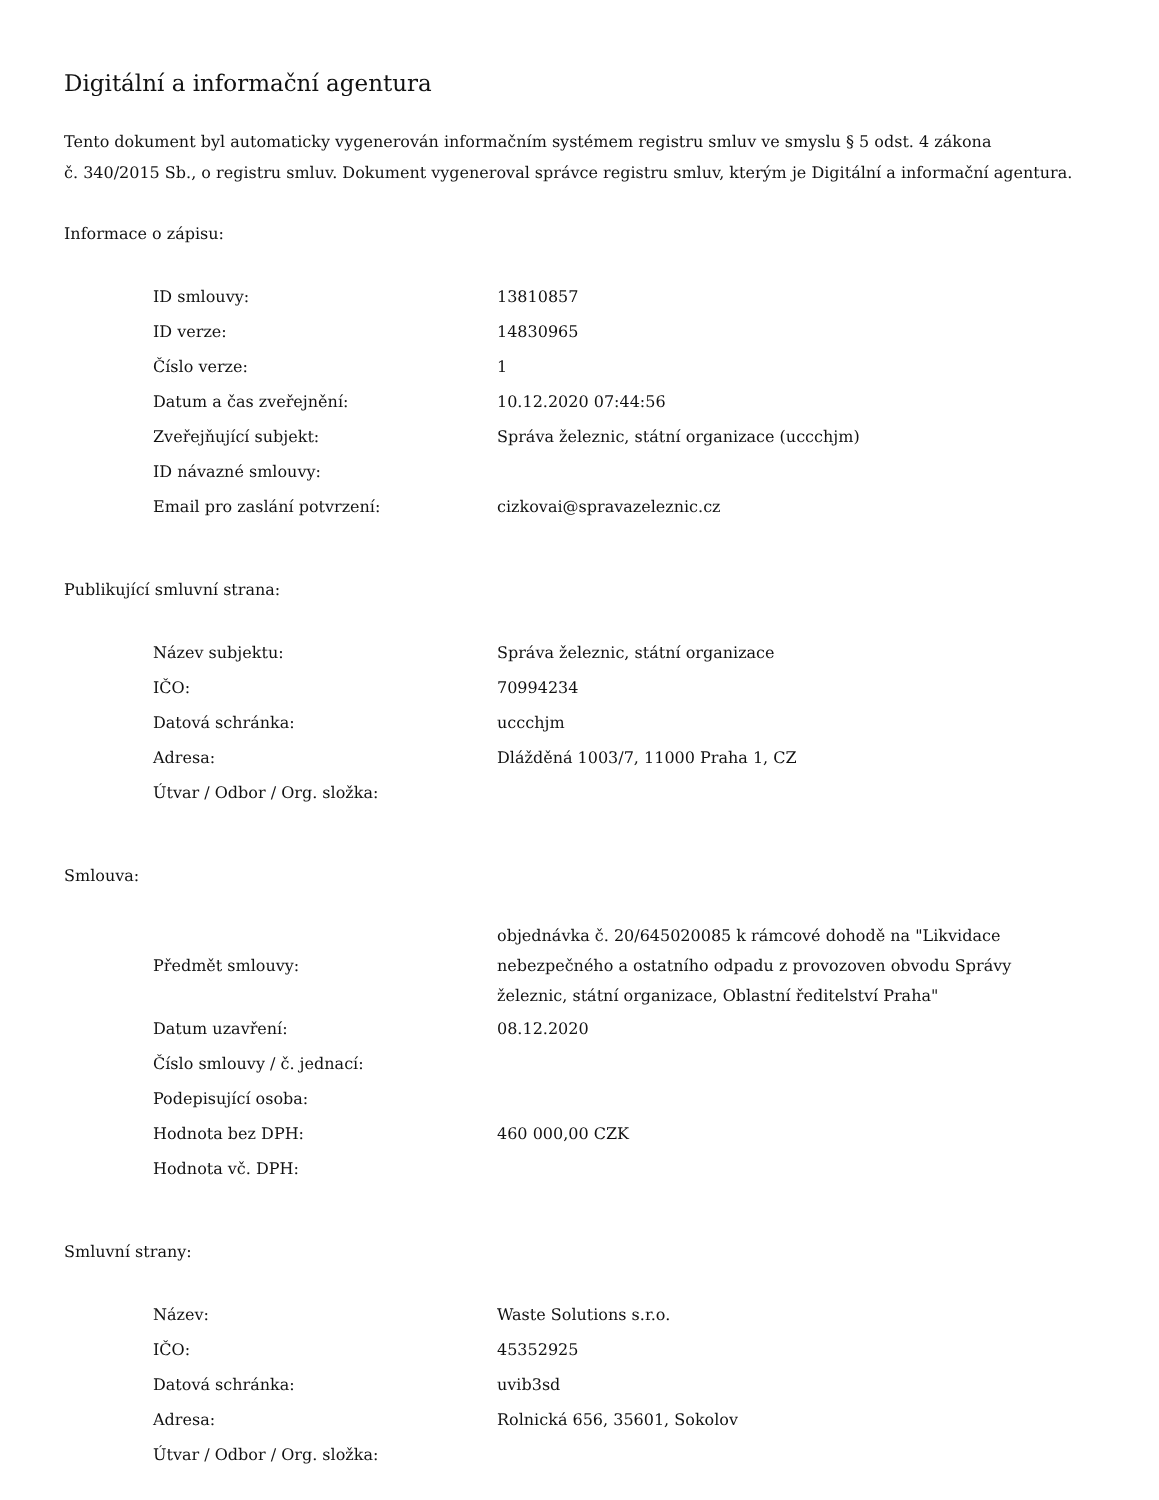Digitální a informační agentura
Tento dokument byl automaticky vygenerován informačním systémem registru smluv ve smyslu § 5 odst. 4 zákona
č. 340/2015 Sb., o registru smluv. Dokument vygeneroval správce registru smluv, kterým je Digitální a informační agentura.
Informace o zápisu:
| ID smlouvy: | 13810857 |
| ID verze: | 14830965 |
| Číslo verze: | 1 |
| Datum a čas zveřejnění: | 10.12.2020 07:44:56 |
| Zveřejňující subjekt: | Správa železnic, státní organizace (uccchjm) |
| ID návazné smlouvy: | |
| Email pro zaslání potvrzení: | cizkovai@spravazeleznic.cz |
Publikující smluvní strana:
| Název subjektu: | Správa železnic, státní organizace |
| IČO: | 70994234 |
| Datová schránka: | uccchjm |
| Adresa: | Dlážděná 1003/7, 11000 Praha 1, CZ |
| Útvar / Odbor / Org. složka: | |
Smlouva:
| Předmět smlouvy: | objednávka č. 20/645020085 k rámcové dohodě na "Likvidace nebezpečného a ostatního odpadu z provozoven obvodu Správy železnic, státní organizace, Oblastní ředitelství Praha" |
| Datum uzavření: | 08.12.2020 |
| Číslo smlouvy / č. jednací: | |
| Podepisující osoba: | |
| Hodnota bez DPH: | 460 000,00 CZK |
| Hodnota vč. DPH: | |
Smluvní strany:
| Název: | Waste Solutions s.r.o. |
| IČO: | 45352925 |
| Datová schránka: | uvib3sd |
| Adresa: | Rolnická 656, 35601, Sokolov |
| Útvar / Odbor / Org. složka: | |